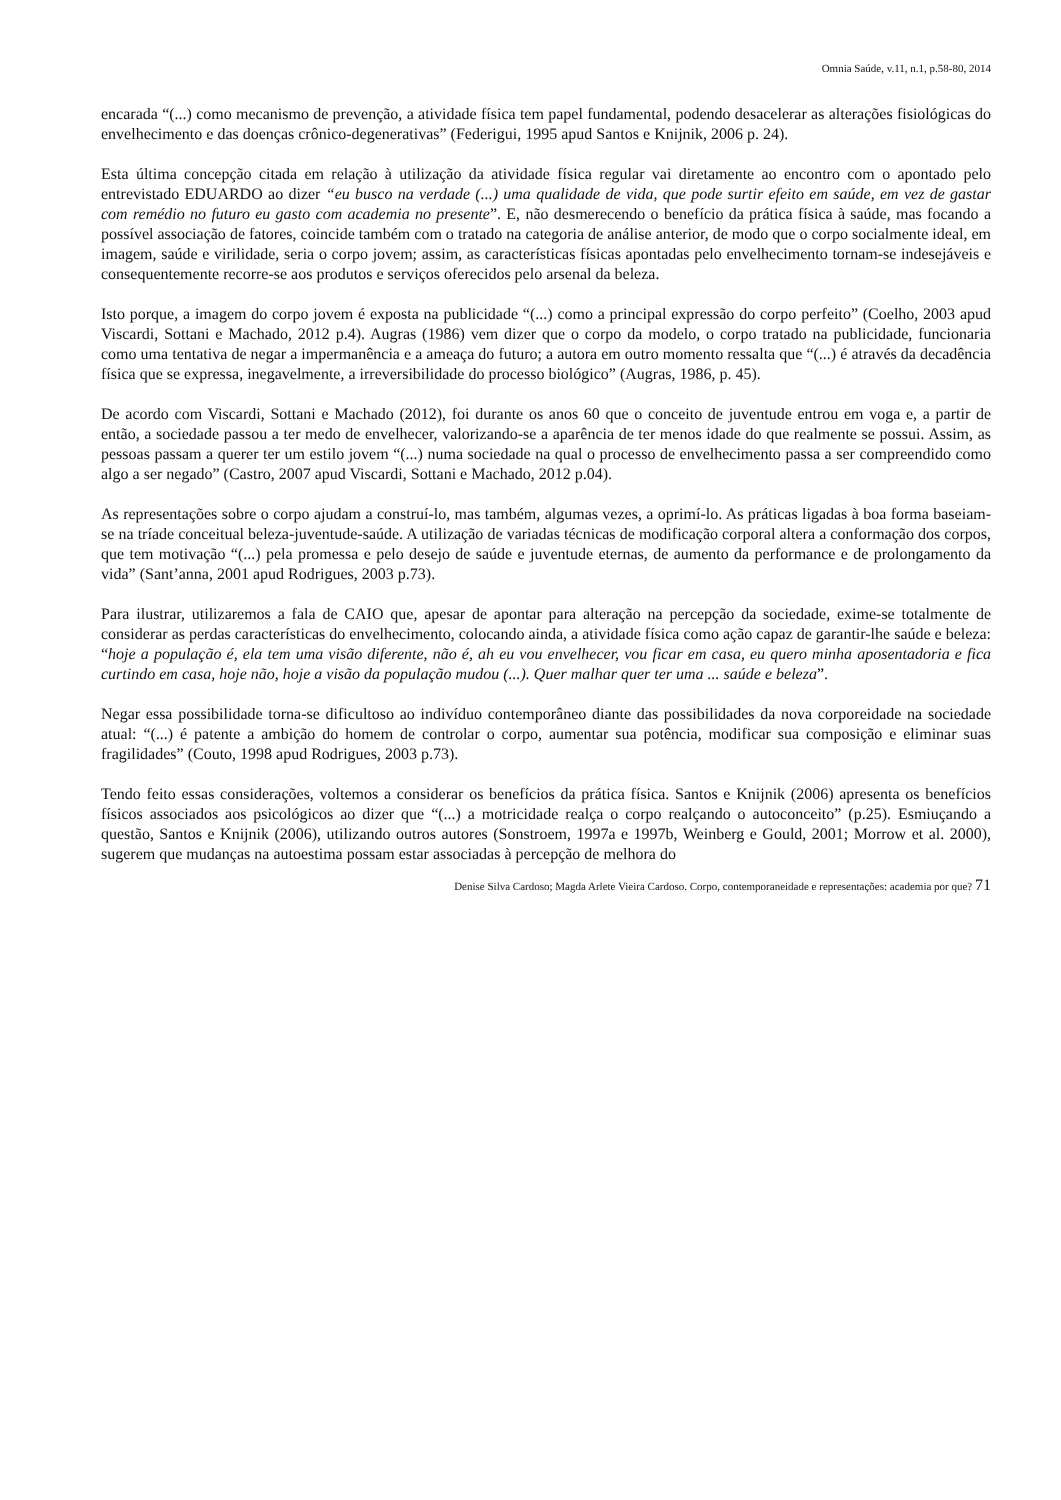Omnia Saúde, v.11, n.1, p.58-80, 2014
encarada “(...) como mecanismo de prevenção, a atividade física tem papel fundamental, podendo desacelerar as alterações fisiológicas do envelhecimento e das doenças crônico-degenerativas” (Federigui, 1995 apud Santos e Knijnik, 2006 p. 24).
Esta última concepção citada em relação à utilização da atividade física regular vai diretamente ao encontro com o apontado pelo entrevistado EDUARDO ao dizer “eu busco na verdade (...) uma qualidade de vida, que pode surtir efeito em saúde, em vez de gastar com remédio no futuro eu gasto com academia no presente”. E, não desmerecendo o benefício da prática física à saúde, mas focando a possível associação de fatores, coincide também com o tratado na categoria de análise anterior, de modo que o corpo socialmente ideal, em imagem, saúde e virilidade, seria o corpo jovem; assim, as características físicas apontadas pelo envelhecimento tornam-se indesejáveis e consequentemente recorre-se aos produtos e serviços oferecidos pelo arsenal da beleza.
Isto porque, a imagem do corpo jovem é exposta na publicidade “(...) como a principal expressão do corpo perfeito” (Coelho, 2003 apud Viscardi, Sottani e Machado, 2012 p.4). Augras (1986) vem dizer que o corpo da modelo, o corpo tratado na publicidade, funcionaria como uma tentativa de negar a impermanência e a ameaça do futuro; a autora em outro momento ressalta que “(...) é através da decadência física que se expressa, inegavelmente, a irreversibilidade do processo biológico” (Augras, 1986, p. 45).
De acordo com Viscardi, Sottani e Machado (2012), foi durante os anos 60 que o conceito de juventude entrou em voga e, a partir de então, a sociedade passou a ter medo de envelhecer, valorizando-se a aparência de ter menos idade do que realmente se possui. Assim, as pessoas passam a querer ter um estilo jovem “(...) numa sociedade na qual o processo de envelhecimento passa a ser compreendido como algo a ser negado” (Castro, 2007 apud Viscardi, Sottani e Machado, 2012 p.04).
As representações sobre o corpo ajudam a construí-lo, mas também, algumas vezes, a oprimí-lo. As práticas ligadas à boa forma baseiam-se na tríade conceitual beleza-juventude-saúde. A utilização de variadas técnicas de modificação corporal altera a conformação dos corpos, que tem motivação “(...) pela promessa e pelo desejo de saúde e juventude eternas, de aumento da performance e de prolongamento da vida” (Sant’anna, 2001 apud Rodrigues, 2003 p.73).
Para ilustrar, utilizaremos a fala de CAIO que, apesar de apontar para alteração na percepção da sociedade, exime-se totalmente de considerar as perdas características do envelhecimento, colocando ainda, a atividade física como ação capaz de garantir-lhe saúde e beleza: “hoje a população é, ela tem uma visão diferente, não é, ah eu vou envelhecer, vou ficar em casa, eu quero minha aposentadoria e fica curtindo em casa, hoje não, hoje a visão da população mudou (...). Quer malhar quer ter uma ... saúde e beleza”.
Negar essa possibilidade torna-se dificultoso ao indivíduo contemporâneo diante das possibilidades da nova corporeidade na sociedade atual: “(...) é patente a ambição do homem de controlar o corpo, aumentar sua potência, modificar sua composição e eliminar suas fragilidades” (Couto, 1998 apud Rodrigues, 2003 p.73).
Tendo feito essas considerações, voltemos a considerar os benefícios da prática física. Santos e Knijnik (2006) apresenta os benefícios físicos associados aos psicológicos ao dizer que “(...) a motricidade realça o corpo realçando o autoconceito” (p.25). Esmiuçando a questão, Santos e Knijnik (2006), utilizando outros autores (Sonstroem, 1997a e 1997b, Weinberg e Gould, 2001; Morrow et al. 2000), sugerem que mudanças na autoestima possam estar associadas à percepção de melhora do
Denise Silva Cardoso; Magda Arlete Vieira Cardoso. Corpo, contemporaneidade e representações: academia por que? 71